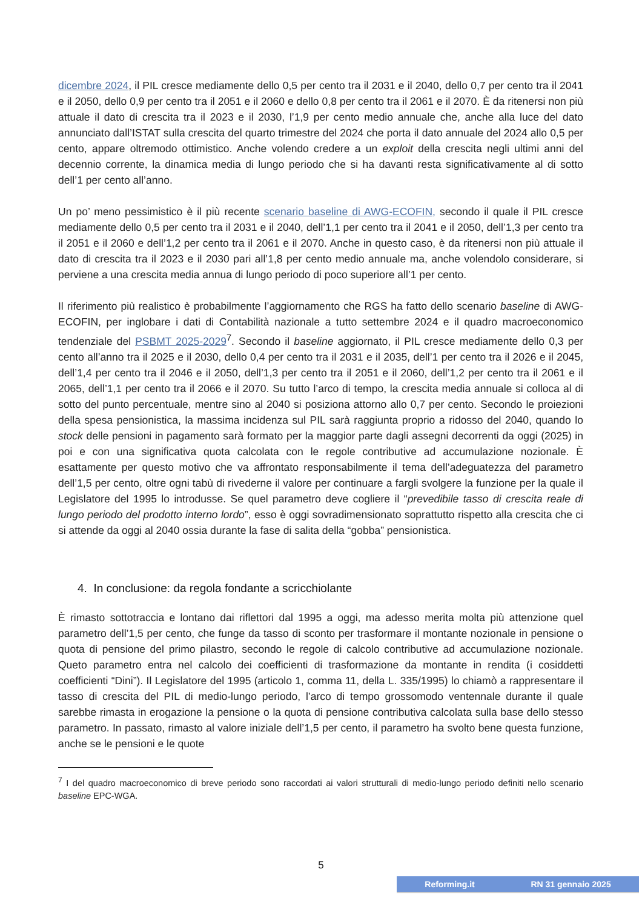dicembre 2024, il PIL cresce mediamente dello 0,5 per cento tra il 2031 e il 2040, dello 0,7 per cento tra il 2041 e il 2050, dello 0,9 per cento tra il 2051 e il 2060 e dello 0,8 per cento tra il 2061 e il 2070. È da ritenersi non più attuale il dato di crescita tra il 2023 e il 2030, l’1,9 per cento medio annuale che, anche alla luce del dato annunciato dall’ISTAT sulla crescita del quarto trimestre del 2024 che porta il dato annuale del 2024 allo 0,5 per cento, appare oltremodo ottimistico. Anche volendo credere a un exploit della crescita negli ultimi anni del decennio corrente, la dinamica media di lungo periodo che si ha davanti resta significativamente al di sotto dell’1 per cento all’anno.
Un po’ meno pessimistico è il più recente scenario baseline di AWG-ECOFIN, secondo il quale il PIL cresce mediamente dello 0,5 per cento tra il 2031 e il 2040, dell’1,1 per cento tra il 2041 e il 2050, dell’1,3 per cento tra il 2051 e il 2060 e dell’1,2 per cento tra il 2061 e il 2070. Anche in questo caso, è da ritenersi non più attuale il dato di crescita tra il 2023 e il 2030 pari all’1,8 per cento medio annuale ma, anche volendolo considerare, si perviene a una crescita media annua di lungo periodo di poco superiore all’1 per cento.
Il riferimento più realistico è probabilmente l’aggiornamento che RGS ha fatto dello scenario baseline di AWG-ECOFIN, per inglobare i dati di Contabilità nazionale a tutto settembre 2024 e il quadro macroeconomico tendenziale del PSBMT 2025-2029<sup>7</sup>. Secondo il baseline aggiornato, il PIL cresce mediamente dello 0,3 per cento all’anno tra il 2025 e il 2030, dello 0,4 per cento tra il 2031 e il 2035, dell’1 per cento tra il 2026 e il 2045, dell’1,4 per cento tra il 2046 e il 2050, dell’1,3 per cento tra il 2051 e il 2060, dell’1,2 per cento tra il 2061 e il 2065, dell’1,1 per cento tra il 2066 e il 2070. Su tutto l’arco di tempo, la crescita media annuale si colloca al di sotto del punto percentuale, mentre sino al 2040 si posiziona attorno allo 0,7 per cento. Secondo le proiezioni della spesa pensionistica, la massima incidenza sul PIL sarà raggiunta proprio a ridosso del 2040, quando lo stock delle pensioni in pagamento sarà formato per la maggior parte dagli assegni decorrenti da oggi (2025) in poi e con una significativa quota calcolata con le regole contributive ad accumulazione nozionale. È esattamente per questo motivo che va affrontato responsabilmente il tema dell’adeguatezza del parametro dell’1,5 per cento, oltre ogni tabù di rivederne il valore per continuare a fargli svolgere la funzione per la quale il Legislatore del 1995 lo introdusse. Se quel parametro deve cogliere il “prevedibile tasso di crescita reale di lungo periodo del prodotto interno lordo”, esso è oggi sovradimensionato soprattutto rispetto alla crescita che ci si attende da oggi al 2040 ossia durante la fase di salita della “gobba” pensionistica.
4. In conclusione: da regola fondante a scricchiolante
È rimasto sottotraccia e lontano dai riflettori dal 1995 a oggi, ma adesso merita molta più attenzione quel parametro dell’1,5 per cento, che funge da tasso di sconto per trasformare il montante nozionale in pensione o quota di pensione del primo pilastro, secondo le regole di calcolo contributive ad accumulazione nozionale. Queto parametro entra nel calcolo dei coefficienti di trasformazione da montante in rendita (i cosiddetti coefficienti “Dini”). Il Legislatore del 1995 (articolo 1, comma 11, della L. 335/1995) lo chiamò a rappresentare il tasso di crescita del PIL di medio-lungo periodo, l’arco di tempo grossomodo ventennale durante il quale sarebbe rimasta in erogazione la pensione o la quota di pensione contributiva calcolata sulla base dello stesso parametro. In passato, rimasto al valore iniziale dell’1,5 per cento, il parametro ha svolto bene questa funzione, anche se le pensioni e le quote
<sup>7</sup> I del quadro macroeconomico di breve periodo sono raccordati ai valori strutturali di medio-lungo periodo definiti nello scenario baseline EPC-WGA.
5
Reforming.it RN 31 gennaio 2025